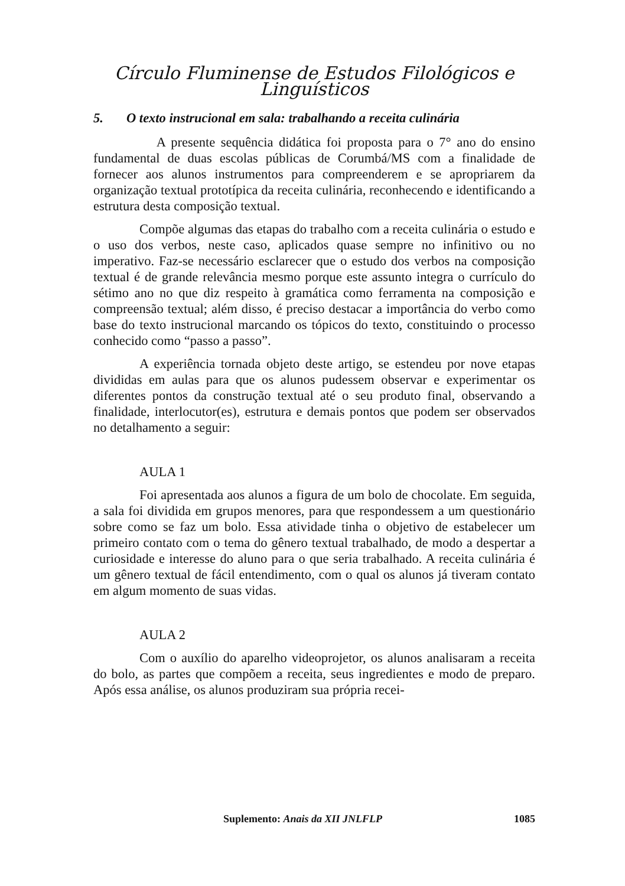Círculo Fluminense de Estudos Filológicos e Linguísticos
5. O texto instrucional em sala: trabalhando a receita culinária
A presente sequência didática foi proposta para o 7° ano do ensino fundamental de duas escolas públicas de Corumbá/MS com a finalidade de fornecer aos alunos instrumentos para compreenderem e se apropriarem da organização textual prototípica da receita culinária, reconhecendo e identificando a estrutura desta composição textual.
Compõe algumas das etapas do trabalho com a receita culinária o estudo e o uso dos verbos, neste caso, aplicados quase sempre no infinitivo ou no imperativo. Faz-se necessário esclarecer que o estudo dos verbos na composição textual é de grande relevância mesmo porque este assunto integra o currículo do sétimo ano no que diz respeito à gramática como ferramenta na composição e compreensão textual; além disso, é preciso destacar a importância do verbo como base do texto instrucional marcando os tópicos do texto, constituindo o processo conhecido como “passo a passo”.
A experiência tornada objeto deste artigo, se estendeu por nove etapas divididas em aulas para que os alunos pudessem observar e experimentar os diferentes pontos da construção textual até o seu produto final, observando a finalidade, interlocutor(es), estrutura e demais pontos que podem ser observados no detalhamento a seguir:
AULA 1
Foi apresentada aos alunos a figura de um bolo de chocolate. Em seguida, a sala foi dividida em grupos menores, para que respondessem a um questionário sobre como se faz um bolo. Essa atividade tinha o objetivo de estabelecer um primeiro contato com o tema do gênero textual trabalhado, de modo a despertar a curiosidade e interesse do aluno para o que seria trabalhado. A receita culinária é um gênero textual de fácil entendimento, com o qual os alunos já tiveram contato em algum momento de suas vidas.
AULA 2
Com o auxílio do aparelho videoprojetor, os alunos analisaram a receita do bolo, as partes que compõem a receita, seus ingredientes e modo de preparo. Após essa análise, os alunos produziram sua própria recei-
Suplemento: Anais da XII JNLFLP 1085